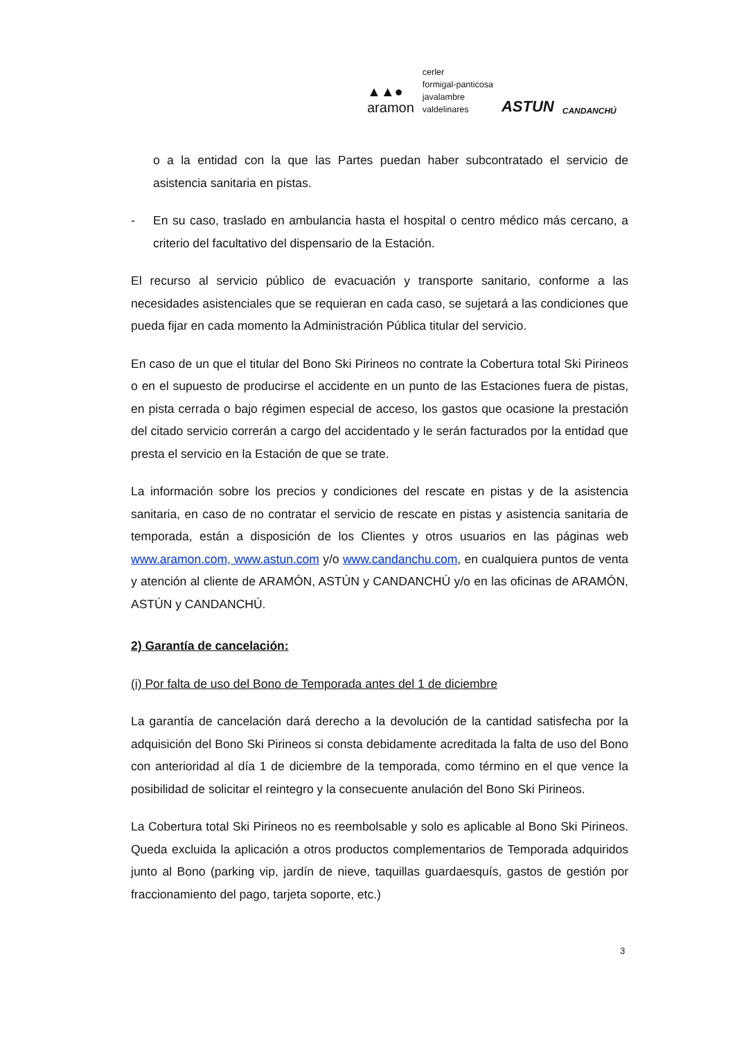▲▲●
aramon
cerler
formigal-panticosa
javalambre
valdelinares
ASTUN
CANDANCHÚ
o a la entidad con la que las Partes puedan haber subcontratado el servicio de asistencia sanitaria en pistas.
- En su caso, traslado en ambulancia hasta el hospital o centro médico más cercano, a criterio del facultativo del dispensario de la Estación.
El recurso al servicio público de evacuación y transporte sanitario, conforme a las necesidades asistenciales que se requieran en cada caso, se sujetará a las condiciones que pueda fijar en cada momento la Administración Pública titular del servicio.
En caso de un que el titular del Bono Ski Pirineos no contrate la Cobertura total Ski Pirineos o en el supuesto de producirse el accidente en un punto de las Estaciones fuera de pistas, en pista cerrada o bajo régimen especial de acceso, los gastos que ocasione la prestación del citado servicio correrán a cargo del accidentado y le serán facturados por la entidad que presta el servicio en la Estación de que se trate.
La información sobre los precios y condiciones del rescate en pistas y de la asistencia sanitaria, en caso de no contratar el servicio de rescate en pistas y asistencia sanitaria de temporada, están a disposición de los Clientes y otros usuarios en las páginas web www.aramon.com, www.astun.com y/o www.candanchu.com, en cualquiera puntos de venta y atención al cliente de ARAMÓN, ASTÚN y CANDANCHÚ y/o en las oficinas de ARAMÓN, ASTÚN y CANDANCHÚ.
2) Garantía de cancelación:
(i) Por falta de uso del Bono de Temporada antes del 1 de diciembre
La garantía de cancelación dará derecho a la devolución de la cantidad satisfecha por la adquisición del Bono Ski Pirineos si consta debidamente acreditada la falta de uso del Bono con anterioridad al día 1 de diciembre de la temporada, como término en el que vence la posibilidad de solicitar el reintegro y la consecuente anulación del Bono Ski Pirineos.
La Cobertura total Ski Pirineos no es reembolsable y solo es aplicable al Bono Ski Pirineos. Queda excluida la aplicación a otros productos complementarios de Temporada adquiridos junto al Bono (parking vip, jardín de nieve, taquillas guardaesquís, gastos de gestión por fraccionamiento del pago, tarjeta soporte, etc.)
3